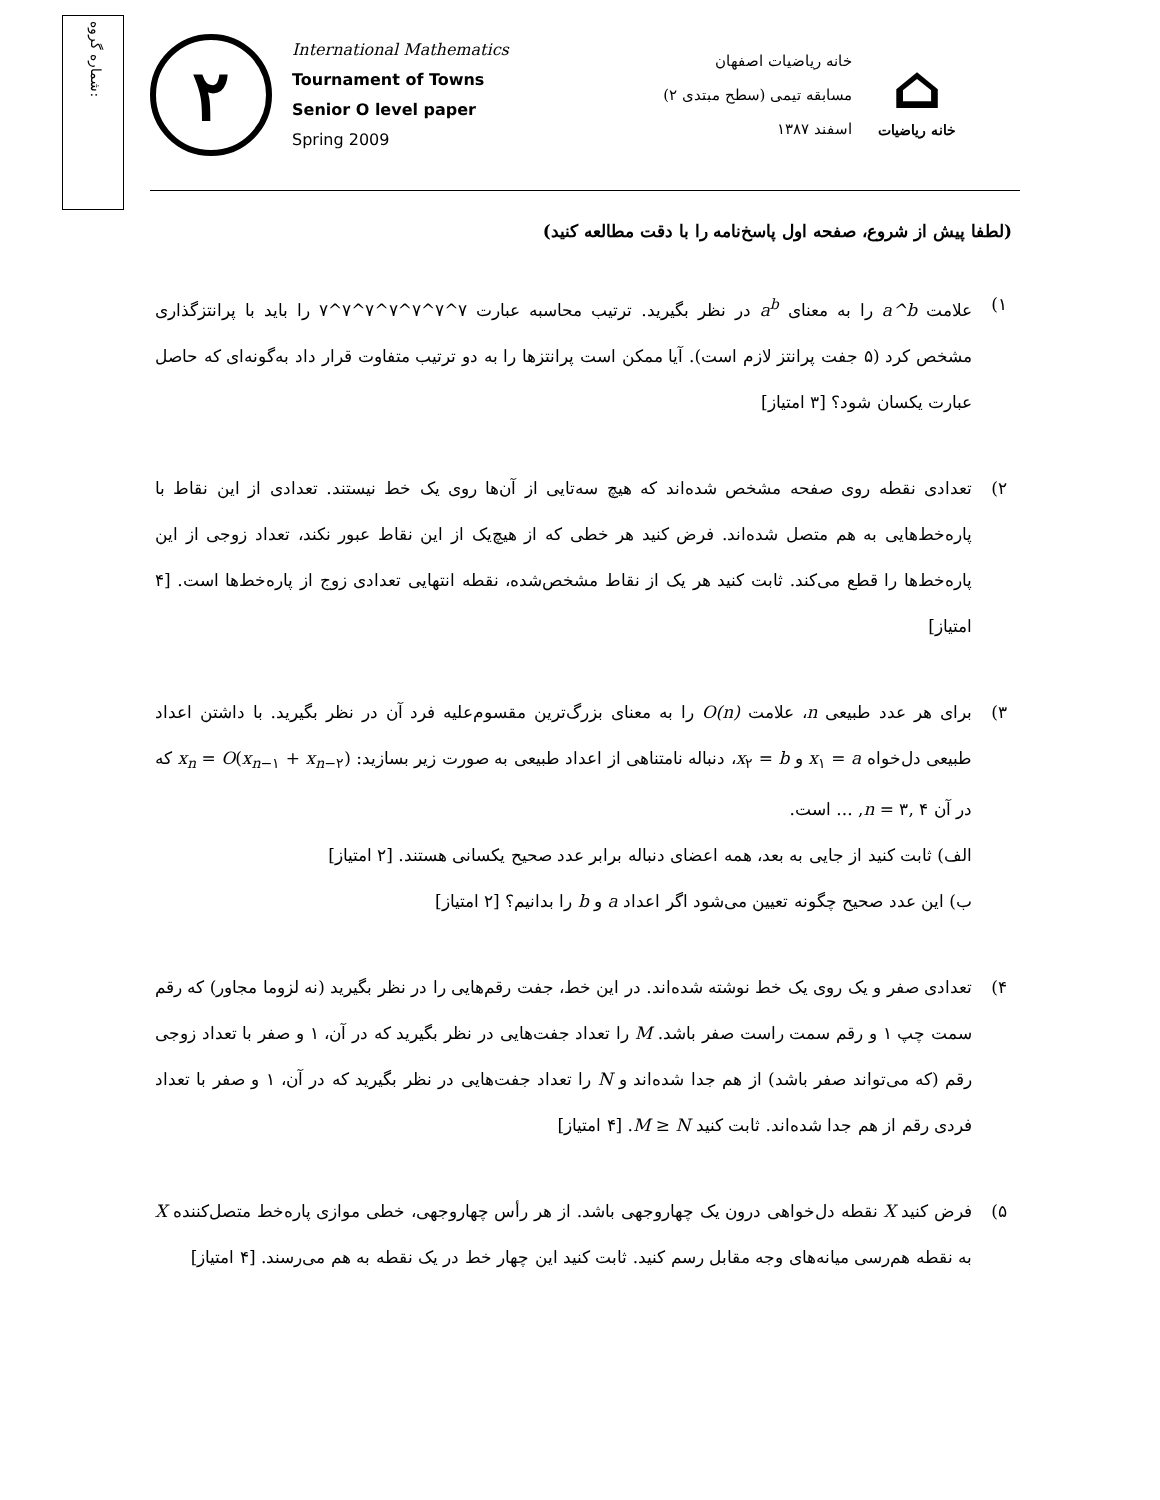شماره گروه:
۲
International Mathematics
Tournament of Towns
Senior O level paper
Spring 2009
خانه ریاضیات اصفهان
مسابقه تیمی (سطح مبتدی ۲)
اسفند ۱۳۸۷
⌂
خانه ریاضیات
(لطفا پیش از شروع، صفحه اول پاسخ‌نامه را با دقت مطالعه کنید)
۱) علامت a^b را به معنای a<sup>b</sup> در نظر بگیرید. ترتیب محاسبه عبارت ۷^۷^۷^۷^۷^۷^۷ را باید با پرانتزگذاری مشخص کرد (۵ جفت پرانتز لازم است). آیا ممکن است پرانتزها را به دو ترتیب متفاوت قرار داد به‌گونه‌ای که حاصل عبارت یکسان شود؟ [۳ امتیاز]
۲) تعدادی نقطه روی صفحه مشخص شده‌اند که هیچ سه‌تایی از آن‌ها روی یک خط نیستند. تعدادی از این نقاط با پاره‌خط‌هایی به هم متصل شده‌اند. فرض کنید هر خطی که از هیچ‌یک از این نقاط عبور نکند، تعداد زوجی از این پاره‌خط‌ها را قطع می‌کند. ثابت کنید هر یک از نقاط مشخص‌شده، نقطه انتهایی تعدادی زوج از پاره‌خط‌ها است. [۴ امتیاز]
۳) برای هر عدد طبیعی n، علامت O(n) را به معنای بزرگ‌ترین مقسوم‌علیه فرد آن در نظر بگیرید. با داشتن اعداد طبیعی دل‌خواه x<sub>۱</sub> = a و x<sub>۲</sub> = b، دنباله نامتناهی از اعداد طبیعی به صورت زیر بسازید: x<sub>n</sub> = O(x<sub>n−۱</sub> + x<sub>n−۲</sub>) که در آن n = ۳, ۴, ... است.
الف) ثابت کنید از جایی به بعد، همه اعضای دنباله برابر عدد صحیح یکسانی هستند. [۲ امتیاز]
ب) این عدد صحیح چگونه تعیین می‌شود اگر اعداد a و b را بدانیم؟ [۲ امتیاز]
۴) تعدادی صفر و یک روی یک خط نوشته شده‌اند. در این خط، جفت رقم‌هایی را در نظر بگیرید (نه لزوما مجاور) که رقم سمت چپ ۱ و رقم سمت راست صفر باشد. M را تعداد جفت‌هایی در نظر بگیرید که در آن، ۱ و صفر با تعداد زوجی رقم (که می‌تواند صفر باشد) از هم جدا شده‌اند و N را تعداد جفت‌هایی در نظر بگیرید که در آن، ۱ و صفر با تعداد فردی رقم از هم جدا شده‌اند. ثابت کنید M ≥ N. [۴ امتیاز]
۵) فرض کنید X نقطه دل‌خواهی درون یک چهاروجهی باشد. از هر رأس چهاروجهی، خطی موازی پاره‌خط متصل‌کننده X به نقطه هم‌رسی میانه‌های وجه مقابل رسم کنید. ثابت کنید این چهار خط در یک نقطه به هم می‌رسند. [۴ امتیاز]